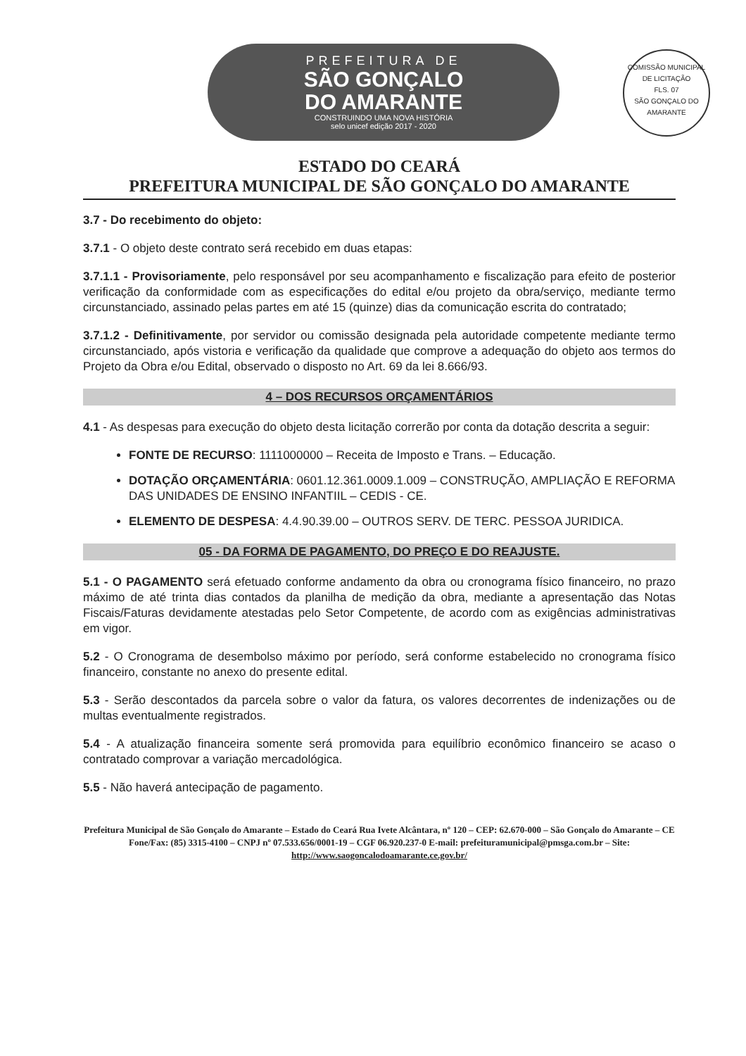PREFEITURA DE
SÃO GONÇALO
DO AMARANTE
CONSTRUINDO UMA NOVA HISTÓRIA
selo unicef edição 2017 - 2020
COMISSÃO MUNICIPAL DE LICITAÇÃO
FLS. 07
SÃO GONÇALO DO AMARANTE
ESTADO DO CEARÁ
PREFEITURA MUNICIPAL DE SÃO GONÇALO DO AMARANTE
3.7 - Do recebimento do objeto:
3.7.1 - O objeto deste contrato será recebido em duas etapas:
3.7.1.1 - Provisoriamente, pelo responsável por seu acompanhamento e fiscalização para efeito de posterior verificação da conformidade com as especificações do edital e/ou projeto da obra/serviço, mediante termo circunstanciado, assinado pelas partes em até 15 (quinze) dias da comunicação escrita do contratado;
3.7.1.2 - Definitivamente, por servidor ou comissão designada pela autoridade competente mediante termo circunstanciado, após vistoria e verificação da qualidade que comprove a adequação do objeto aos termos do Projeto da Obra e/ou Edital, observado o disposto no Art. 69 da lei 8.666/93.
4 – DOS RECURSOS ORÇAMENTÁRIOS
4.1 - As despesas para execução do objeto desta licitação correrão por conta da dotação descrita a seguir:
FONTE DE RECURSO: 1111000000 – Receita de Imposto e Trans. – Educação.
DOTAÇÃO ORÇAMENTÁRIA: 0601.12.361.0009.1.009 – CONSTRUÇÃO, AMPLIAÇÃO E REFORMA DAS UNIDADES DE ENSINO INFANTIIL – CEDIS - CE.
ELEMENTO DE DESPESA: 4.4.90.39.00 – OUTROS SERV. DE TERC. PESSOA JURIDICA.
05 - DA FORMA DE PAGAMENTO, DO PREÇO E DO REAJUSTE.
5.1 - O PAGAMENTO será efetuado conforme andamento da obra ou cronograma físico financeiro, no prazo máximo de até trinta dias contados da planilha de medição da obra, mediante a apresentação das Notas Fiscais/Faturas devidamente atestadas pelo Setor Competente, de acordo com as exigências administrativas em vigor.
5.2 - O Cronograma de desembolso máximo por período, será conforme estabelecido no cronograma físico financeiro, constante no anexo do presente edital.
5.3 - Serão descontados da parcela sobre o valor da fatura, os valores decorrentes de indenizações ou de multas eventualmente registrados.
5.4 - A atualização financeira somente será promovida para equilíbrio econômico financeiro se acaso o contratado comprovar a variação mercadológica.
5.5 - Não haverá antecipação de pagamento.
Prefeitura Municipal de São Gonçalo do Amarante – Estado do Ceará Rua Ivete Alcântara, nº 120 – CEP: 62.670-000 – São Gonçalo do Amarante – CE Fone/Fax: (85) 3315-4100 – CNPJ nº 07.533.656/0001-19 – CGF 06.920.237-0 E-mail: prefeituramunicipal@pmsga.com.br – Site: http://www.saogoncalodoamarante.ce.gov.br/